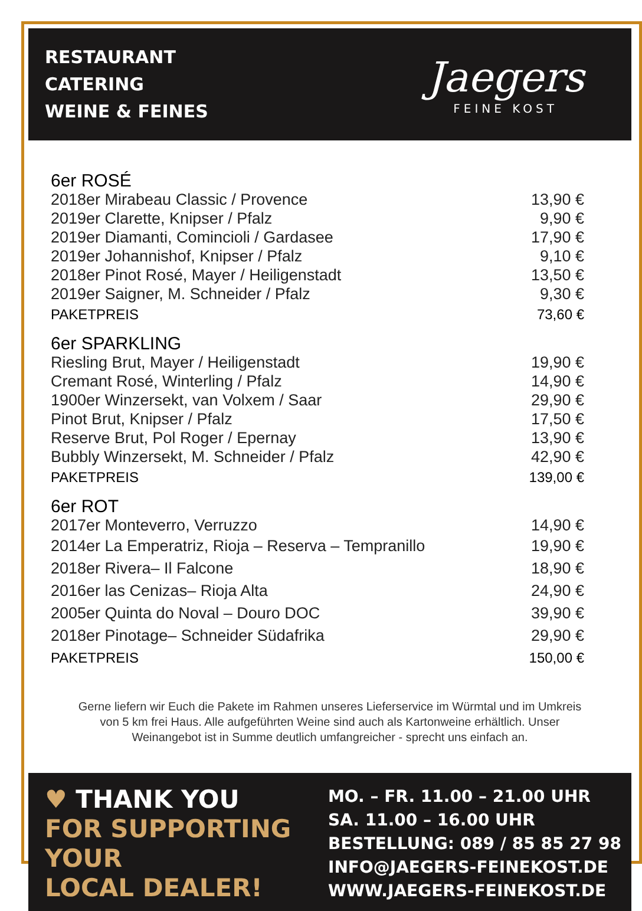RESTAURANT
CATERING
WEINE & FEINES
Jaegers
FEINE KOST
| 6er ROSÉ | |
| 2018er Mirabeau Classic / Provence | 13,90 € |
| 2019er Clarette, Knipser / Pfalz | 9,90 € |
| 2019er Diamanti, Comincioli / Gardasee | 17,90 € |
| 2019er Johannishof, Knipser / Pfalz | 9,10 € |
| 2018er Pinot Rosé, Mayer / Heiligenstadt | 13,50 € |
| 2019er Saigner, M. Schneider / Pfalz | 9,30 € |
| PAKETPREIS | 73,60 € |
| 6er SPARKLING | |
| Riesling Brut, Mayer / Heiligenstadt | 19,90 € |
| Cremant Rosé, Winterling / Pfalz | 14,90 € |
| 1900er Winzersekt, van Volxem / Saar | 29,90 € |
| Pinot Brut, Knipser / Pfalz | 17,50 € |
| Reserve Brut, Pol Roger / Epernay | 13,90 € |
| Bubbly Winzersekt, M. Schneider / Pfalz | 42,90 € |
| PAKETPREIS | 139,00 € |
| 6er ROT | |
| 2017er Monteverro, Verruzzo | 14,90 € |
| 2014er La Emperatriz, Rioja – Reserva – Tempranillo | 19,90 € |
| 2018er Rivera– Il Falcone | 18,90 € |
| 2016er las Cenizas– Rioja Alta | 24,90 € |
| 2005er Quinta do Noval – Douro DOC | 39,90 € |
| 2018er Pinotage– Schneider Südafrika | 29,90 € |
| PAKETPREIS | 150,00 € |
Gerne liefern wir Euch die Pakete im Rahmen unseres Lieferservice im Würmtal und im Umkreis
von 5 km frei Haus. Alle aufgeführten Weine sind auch als Kartonweine erhältlich. Unser
Weinangebot ist in Summe deutlich umfangreicher - sprecht uns einfach an.
♥ THANK YOU
FOR SUPPORTING
YOUR
LOCAL DEALER!
MO. – FR. 11.00 – 21.00 UHR
SA. 11.00 – 16.00 UHR
BESTELLUNG: 089 / 85 85 27 98
INFO@JAEGERS-FEINEKOST.DE
WWW.JAEGERS-FEINEKOST.DE